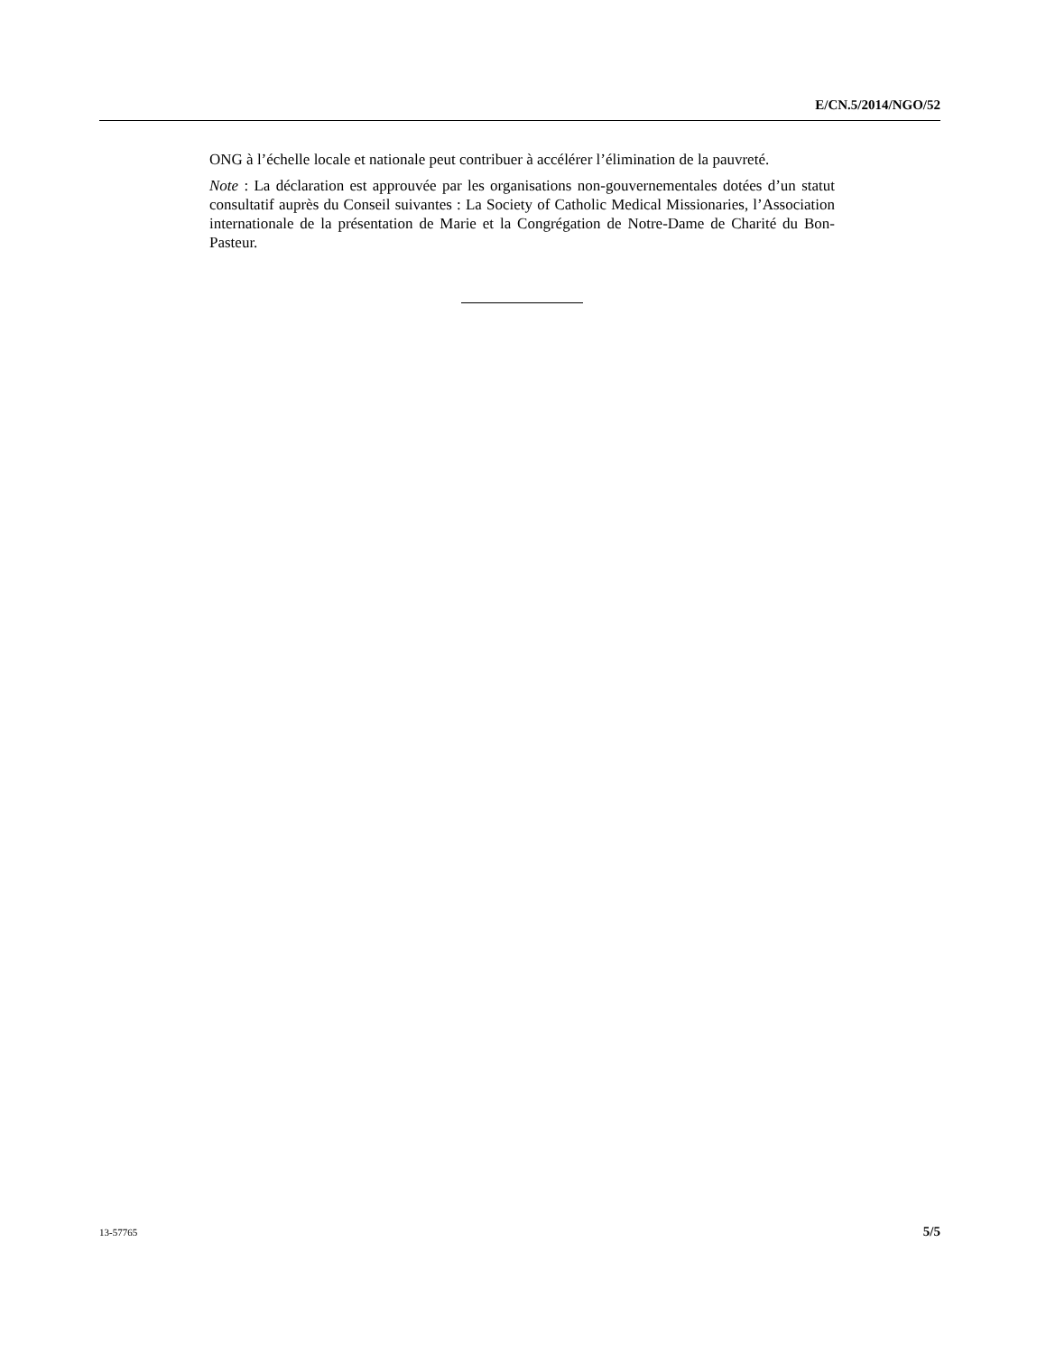E/CN.5/2014/NGO/52
ONG à l’échelle locale et nationale peut contribuer à accélérer l’élimination de la pauvreté.
Note : La déclaration est approuvée par les organisations non-gouvernementales dotées d’un statut consultatif auprès du Conseil suivantes : La Society of Catholic Medical Missionaries, l’Association internationale de la présentation de Marie et la Congrégation de Notre-Dame de Charité du Bon-Pasteur.
13-57765 5/5